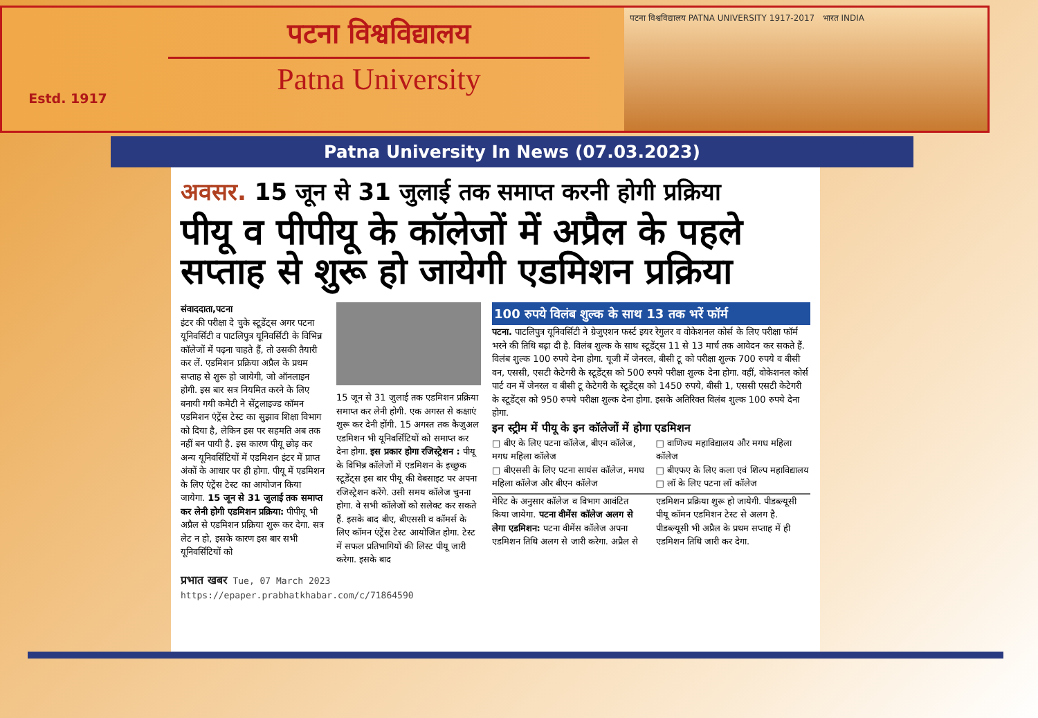Estd. 1917
पटना विश्वविद्यालय
Patna University
पटना विश्वविद्यालय PATNA UNIVERSITY 1917-2017 भारत INDIA
Patna University In News (07.03.2023)
अवसर. 15 जून से 31 जुलाई तक समाप्त करनी होगी प्रक्रिया
पीयू व पीपीयू के कॉलेजों में अप्रैल के पहले सप्ताह से शुरू हो जायेगी एडमिशन प्रक्रिया
संवाददाता,पटना
इंटर की परीक्षा दे चुके स्टूडेंट्स अगर पटना यूनिवर्सिटी व पाटलिपुत्र यूनिवर्सिटी के विभिन्न कॉलेजों में पढ़ना चाहते हैं, तो उसकी तैयारी कर लें. एडमिशन प्रक्रिया अप्रैल के प्रथम सप्ताह से शुरू हो जायेगी, जो ऑनलाइन होगी. इस बार सत्र नियमित करने के लिए बनायी गयी कमेटी ने सेंट्रलाइज्ड कॉमन एडमिशन एंट्रेंस टेस्ट का सुझाव शिक्षा विभाग को दिया है, लेकिन इस पर सहमति अब तक नहीं बन पायी है. इस कारण पीयू छोड़ कर अन्य यूनिवर्सिटियों में एडमिशन इंटर में प्राप्त अंकों के आधार पर ही होगा. पीयू में एडमिशन के लिए एंट्रेंस टेस्ट का आयोजन किया जायेगा. 15 जून से 31 जुलाई तक समाप्त कर लेनी होगी एडमिशन प्रक्रिया: पीपीयू भी अप्रैल से एडमिशन प्रक्रिया शुरू कर देगा. सत्र लेट न हो, इसके कारण इस बार सभी यूनिवर्सिटियों को
15 जून से 31 जुलाई तक एडमिशन प्रक्रिया समाप्त कर लेनी होगी. एक अगस्त से कक्षाएं शुरू कर देनी होंगी. 15 अगस्त तक कैजुअल एडमिशन भी यूनिवर्सिटियों को समाप्त कर देना होगा. इस प्रकार होगा रजिस्ट्रेशन : पीयू के विभिन्न कॉलेजों में एडमिशन के इच्छुक स्टूडेंट्स इस बार पीयू की वेबसाइट पर अपना रजिस्ट्रेशन करेंगे. उसी समय कॉलेज चुनना होगा. वे सभी कॉलेजों को सलेक्ट कर सकते हैं. इसके बाद बीए, बीएससी व कॉमर्स के लिए कॉमन एंट्रेंस टेस्ट आयोजित होगा. टेस्ट में सफल प्रतिभागियों की लिस्ट पीयू जारी करेगा. इसके बाद
100 रुपये विलंब शुल्क के साथ 13 तक भरें फॉर्म
पटना. पाटलिपुत्र यूनिवर्सिटी ने ग्रेजुएशन फर्स्ट इयर रेगुलर व वोकेशनल कोर्स के लिए परीक्षा फॉर्म भरने की तिथि बढ़ा दी है. विलंब शुल्क के साथ स्टूडेंट्स 11 से 13 मार्च तक आवेदन कर सकते हैं. विलंब शुल्क 100 रुपये देना होगा. यूजी में जेनरल, बीसी टू को परीक्षा शुल्क 700 रुपये व बीसी वन, एससी, एसटी केटेगरी के स्टूडेंट्स को 500 रुपये परीक्षा शुल्क देना होगा. वहीं, वोकेशनल कोर्स पार्ट वन में जेनरल व बीसी टू केटेगरी के स्टूडेंट्स को 1450 रुपये, बीसी 1, एससी एसटी केटेगरी के स्टूडेंट्स को 950 रुपये परीक्षा शुल्क देना होगा. इसके अतिरिक्त विलंब शुल्क 100 रुपये देना होगा.
इन स्ट्रीम में पीयू के इन कॉलेजों में होगा एडमिशन
□ बीए के लिए पटना कॉलेज, बीएन कॉलेज, मगध महिला कॉलेज
□ बीएससी के लिए पटना सायंस कॉलेज, मगध महिला कॉलेज और बीएन कॉलेज
□ वाणिज्य महाविद्यालय और मगध महिला कॉलेज
□ बीएफए के लिए कला एवं शिल्प महाविद्यालय
□ लॉ के लिए पटना लॉ कॉलेज
मेरिट के अनुसार कॉलेज व विभाग आवंटित किया जायेगा. पटना वीमेंस कॉलेज अलग से लेगा एडमिशन: पटना वीमेंस कॉलेज अपना एडमिशन तिथि अलग से जारी करेगा. अप्रैल से एडमिशन प्रक्रिया शुरू हो जायेगी. पीडब्ल्यूसी पीयू कॉमन एडमिशन टेस्ट से अलग है. पीडब्ल्यूसी भी अप्रैल के प्रथम सप्ताह में ही एडमिशन तिथि जारी कर देगा.
प्रभात खबर Tue, 07 March 2023
https://epaper.prabhatkhabar.com/c/71864590